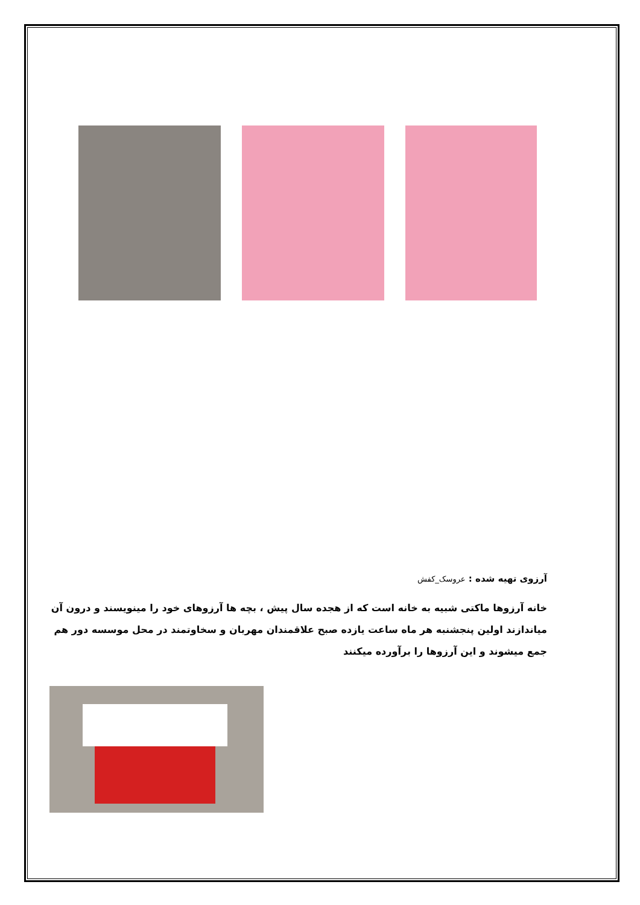آرزوی تهیه شده : عروسک_کفش
خانه آرزوها ماکتی شبیه به خانه است که از هجده سال پیش ، بچه ها آرزوهای خود را مینویسند و درون آن میاندازند اولین پنجشنبه هر ماه ساعت یازده صبح علاقمندان مهربان و سخاوتمند در محل موسسه دور هم جمع میشوند و این آرزوها را برآورده میکنند